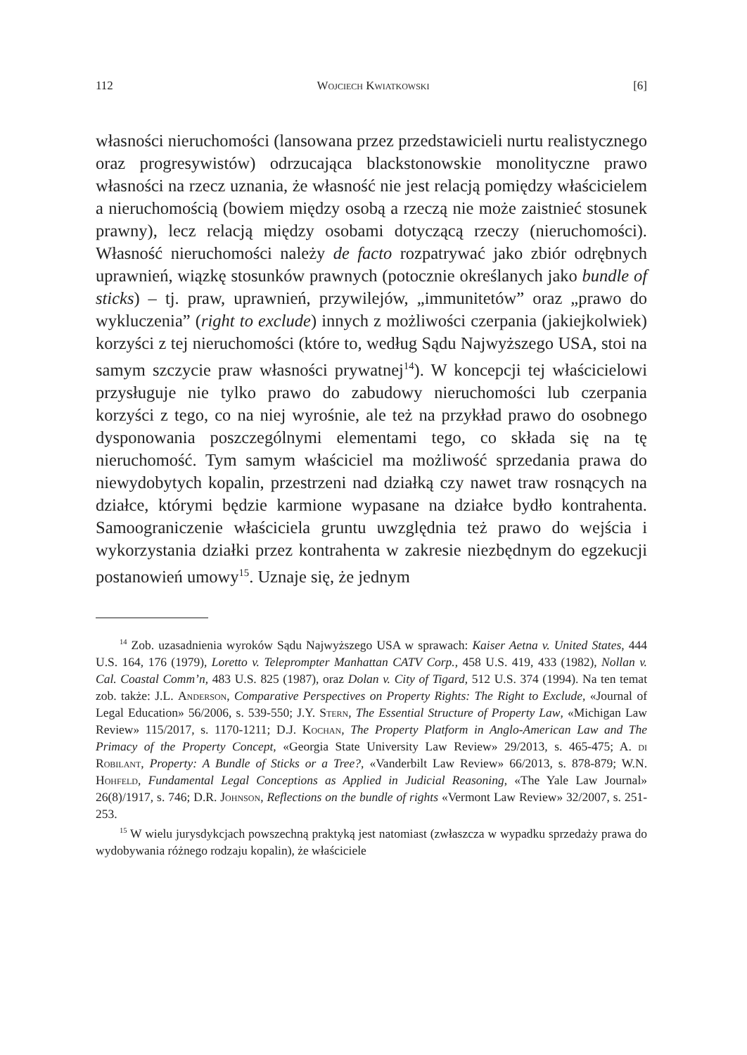112 Wojciech Kwiatkowski [6]
własności nieruchomości (lansowana przez przedstawicieli nurtu realistycznego oraz progresywistów) odrzucająca blackstonowskie monolityczne prawo własności na rzecz uznania, że własność nie jest relacją pomiędzy właścicielem a nieruchomością (bowiem między osobą a rzeczą nie może zaistnieć stosunek prawny), lecz relacją między osobami dotyczącą rzeczy (nieruchomości). Własność nieruchomości należy de facto rozpatrywać jako zbiór odrębnych uprawnień, wiązkę stosunków prawnych (potocznie określanych jako bundle of sticks) – tj. praw, uprawnień, przywilejów, „immunitetów” oraz „prawo do wykluczenia” (right to exclude) innych z możliwości czerpania (jakiejkolwiek) korzyści z tej nieruchomości (które to, według Sądu Najwyższego USA, stoi na samym szczycie praw własności prywatnej<sup>14</sup>). W koncepcji tej właścicielowi przysługuje nie tylko prawo do zabudowy nieruchomości lub czerpania korzyści z tego, co na niej wyrośnie, ale też na przykład prawo do osobnego dysponowania poszczególnymi elementami tego, co składa się na tę nieruchomość. Tym samym właściciel ma możliwość sprzedania prawa do niewydobytych kopalin, przestrzeni nad działką czy nawet traw rosnących na działce, którymi będzie karmione wypasane na działce bydło kontrahenta. Samoograniczenie właściciela gruntu uwzględnia też prawo do wejścia i wykorzystania działki przez kontrahenta w zakresie niezbędnym do egzekucji postanowień umowy<sup>15</sup>. Uznaje się, że jednym
<sup>14</sup> Zob. uzasadnienia wyroków Sądu Najwyższego USA w sprawach: Kaiser Aetna v. United States, 444 U.S. 164, 176 (1979), Loretto v. Teleprompter Manhattan CATV Corp., 458 U.S. 419, 433 (1982), Nollan v. Cal. Coastal Comm’n, 483 U.S. 825 (1987), oraz Dolan v. City of Tigard, 512 U.S. 374 (1994). Na ten temat zob. także: J.L. Anderson, Comparative Perspectives on Property Rights: The Right to Exclude, «Journal of Legal Education» 56/2006, s. 539-550; J.Y. Stern, The Essential Structure of Property Law, «Michigan Law Review» 115/2017, s. 1170-1211; D.J. Kochan, The Property Platform in Anglo-American Law and The Primacy of the Property Concept, «Georgia State University Law Review» 29/2013, s. 465-475; A. di Robilant, Property: A Bundle of Sticks or a Tree?, «Vanderbilt Law Review» 66/2013, s. 878-879; W.N. Hohfeld, Fundamental Legal Conceptions as Applied in Judicial Reasoning, «The Yale Law Journal» 26(8)/1917, s. 746; D.R. Johnson, Reflections on the bundle of rights «Vermont Law Review» 32/2007, s. 251-253.
<sup>15</sup> W wielu jurysdykcjach powszechną praktyką jest natomiast (zwłaszcza w wypadku sprzedaży prawa do wydobywania różnego rodzaju kopalin), że właściciele